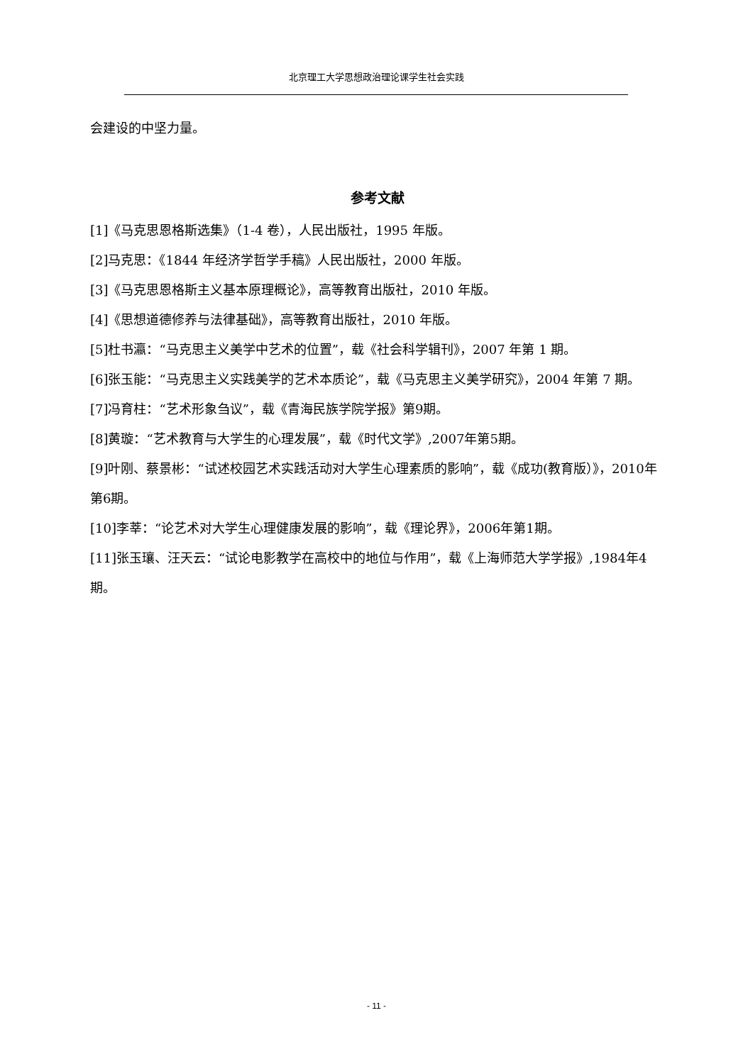北京理工大学思想政治理论课学生社会实践
会建设的中坚力量。
参考文献
[1]《马克思恩格斯选集》（1-4 卷），人民出版社，1995 年版。
[2]马克思：《1844 年经济学哲学手稿》人民出版社，2000 年版。
[3]《马克思恩格斯主义基本原理概论》，高等教育出版社，2010 年版。
[4]《思想道德修养与法律基础》，高等教育出版社，2010 年版。
[5]杜书瀛：“马克思主义美学中艺术的位置”，载《社会科学辑刊》，2007 年第 1 期。
[6]张玉能：“马克思主义实践美学的艺术本质论”，载《马克思主义美学研究》，2004 年第 7 期。
[7]冯育柱：“艺术形象刍议”，载《青海民族学院学报》第9期。
[8]黄璇：“艺术教育与大学生的心理发展”，载《时代文学》,2007年第5期。
[9]叶刚、蔡景彬：“试述校园艺术实践活动对大学生心理素质的影响”，载《成功(教育版）》，2010年第6期。
[10]李莘：“论艺术对大学生心理健康发展的影响”，载《理论界》，2006年第1期。
[11]张玉瓖、汪天云：“试论电影教学在高校中的地位与作用”，载《上海师范大学学报》,1984年4期。
- 11 -